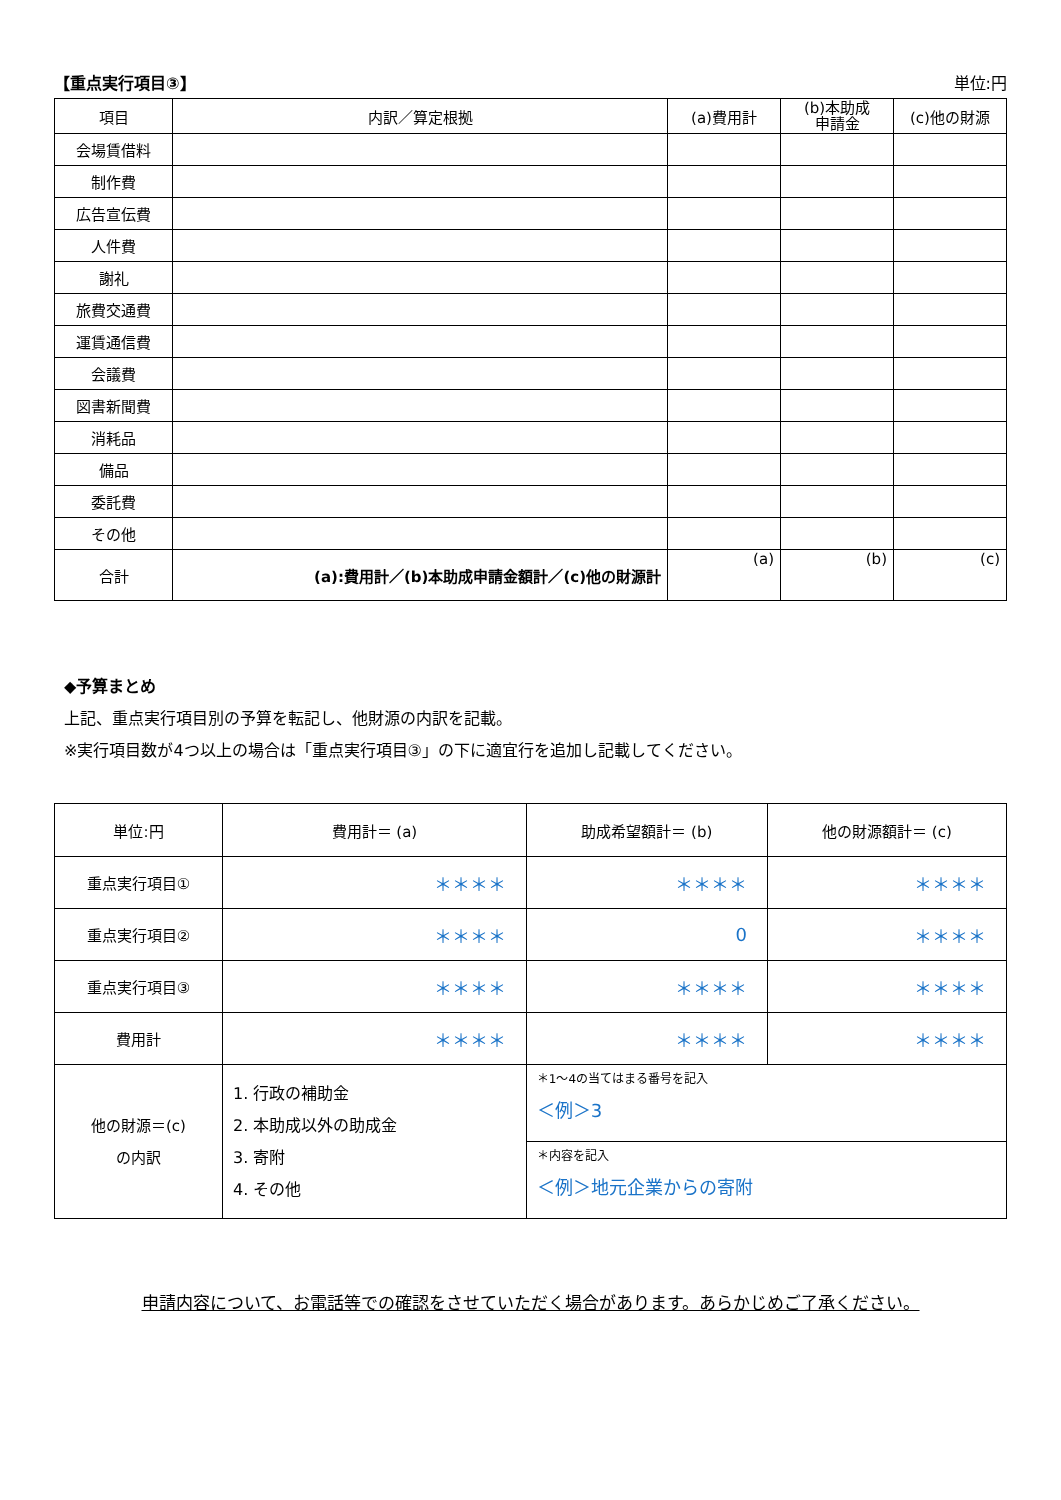【重点実行項目③】 単位:円
| 項目 | 内訳／算定根拠 | (a)費用計 | (b)本助成 申請金 | (c)他の財源 |
| --- | --- | --- | --- | --- |
| 会場賃借料 | | | | |
| 制作費 | | | | |
| 広告宣伝費 | | | | |
| 人件費 | | | | |
| 謝礼 | | | | |
| 旅費交通費 | | | | |
| 運賃通信費 | | | | |
| 会議費 | | | | |
| 図書新聞費 | | | | |
| 消耗品 | | | | |
| 備品 | | | | |
| 委託費 | | | | |
| その他 | | | | |
| 合計 | (a):費用計／(b)本助成申請金額計／(c)他の財源計 | (a) | (b) | (c) |
◆予算まとめ
上記、重点実行項目別の予算を転記し、他財源の内訳を記載。
※実行項目数が4つ以上の場合は「重点実行項目③」の下に適宜行を追加し記載してください。
| 単位:円 | 費用計＝ (a) | 助成希望額計＝ (b) | 他の財源額計＝ (c) |
| --- | --- | --- | --- |
| 重点実行項目① | ＊＊＊＊ | ＊＊＊＊ | ＊＊＊＊ |
| 重点実行項目② | ＊＊＊＊ | 0 | ＊＊＊＊ |
| 重点実行項目③ | ＊＊＊＊ | ＊＊＊＊ | ＊＊＊＊ |
| 費用計 | ＊＊＊＊ | ＊＊＊＊ | ＊＊＊＊ |
| 他の財源＝(c) の内訳 | 1. 行政の補助金 2. 本助成以外の助成金 3. 寄附 4. その他 | ＊1～4の当てはまる番号を記入 ＜例＞3 | |
| | | ＊内容を記入 ＜例＞地元企業からの寄附 | |
申請内容について、お電話等での確認をさせていただく場合があります。あらかじめご了承ください。